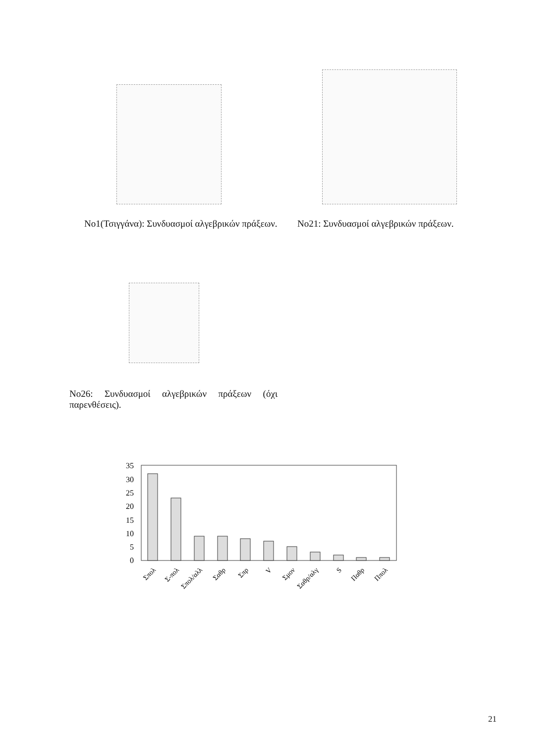No1(Τσιγγάνα): Συνδυασμοί αλγεβρικών πράξεων.
No21: Συνδυασμοί αλγεβρικών πράξεων.
No26: Συνδυασμοί αλγεβρικών πράξεων (όχι παρενθέσεις).
35
30
25
20
15
10
5
0
Σπολ
Σ-πολ
Σπολ/αλλ
Σαθρ
Σπρ
V
Σμον
Σαθρ/αλγ
S
Παθρ
Ππολ
21